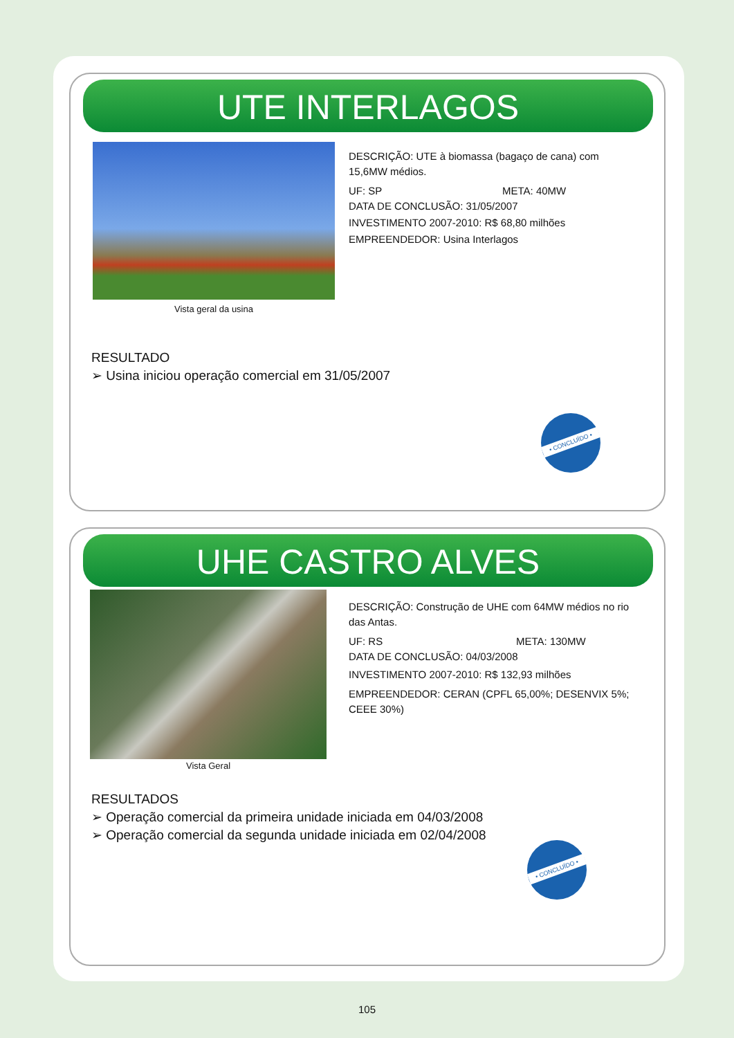UTE INTERLAGOS
Vista geral da usina
DESCRIÇÃO: UTE à biomassa (bagaço de cana) com 15,6MW médios.
UF: SP META: 40MW
DATA DE CONCLUSÃO: 31/05/2007
INVESTIMENTO 2007-2010: R$ 68,80 milhões
EMPREENDEDOR: Usina Interlagos
RESULTADO
➢ Usina iniciou operação comercial em 31/05/2007
• CONCLUÍDO •
UHE CASTRO ALVES
Vista Geral
DESCRIÇÃO: Construção de UHE com 64MW médios no rio das Antas.
UF: RS META: 130MW
DATA DE CONCLUSÃO: 04/03/2008
INVESTIMENTO 2007-2010: R$ 132,93 milhões
EMPREENDEDOR: CERAN (CPFL 65,00%; DESENVIX 5%; CEEE 30%)
RESULTADOS
➢ Operação comercial da primeira unidade iniciada em 04/03/2008
➢ Operação comercial da segunda unidade iniciada em 02/04/2008
• CONCLUÍDO •
105